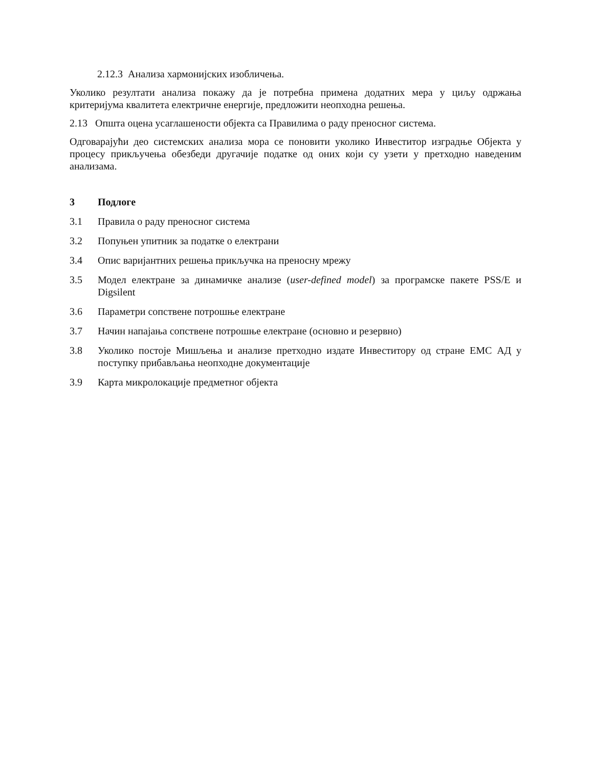2.12.3 Анализа хармонијских изобличења.
Уколико резултати анализа покажу да је потребна примена додатних мера у циљу одржања критеријума квалитета електричне енергије, предложити неопходна решења.
2.13 Општа оцена усаглашености објекта са Правилима о раду преносног система.
Одговарајући део системских анализа мора се поновити уколико Инвеститор изградње Објекта у процесу прикључења обезбеди другачије податке од оних који су узети у претходно наведеним анализама.
3 Подлоге
3.1 Правила о раду преносног система
3.2 Попуњен упитник за податке о електрани
3.4 Опис варијантних решења прикључка на преносну мрежу
3.5 Модел електране за динамичке анализе (user-defined model) за програмске пакете PSS/E и Digsilent
3.6 Параметри сопствене потрошње електране
3.7 Начин напајања сопствене потрошње електране (основно и резервно)
3.8 Уколико постоје Мишљења и анализе претходно издате Инвеститору од стране ЕМС АД у поступку прибављања неопходне документације
3.9 Карта микролокације предметног објекта